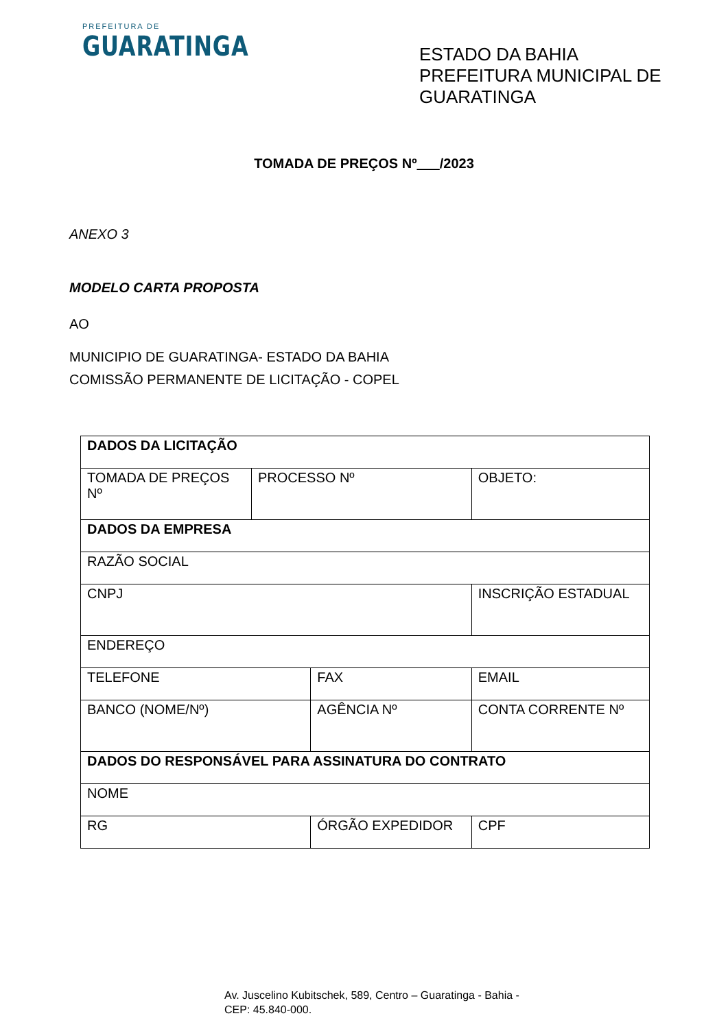PREFEITURA DE
GUARATINGA
ESTADO DA BAHIA
PREFEITURA MUNICIPAL DE GUARATINGA
TOMADA DE PREÇOS Nº /2023
ANEXO 3
MODELO CARTA PROPOSTA
AO
MUNICIPIO DE GUARATINGA- ESTADO DA BAHIA
COMISSÃO PERMANENTE DE LICITAÇÃO - COPEL
| DADOS DA LICITAÇÃO | | | | | |
| TOMADA DE PREÇOS Nº | PROCESSO Nº | | OBJETO: | | |
| DADOS DA EMPRESA | | | | | |
| RAZÃO SOCIAL | | | | | |
| CNPJ | | | | INSCRIÇÃO ESTADUAL | |
| ENDEREÇO | | | | | |
| TELEFONE | | FAX | | EMAIL | |
| BANCO (NOME/Nº) | | AGÊNCIA Nº | | CONTA CORRENTE Nº | |
| DADOS DO RESPONSÁVEL PARA ASSINATURA DO CONTRATO | | | | | |
| NOME | | | | | |
| RG | | ÓRGÃO EXPEDIDOR | | | CPF |
Av. Juscelino Kubitschek, 589, Centro – Guaratinga - Bahia -
CEP: 45.840-000.